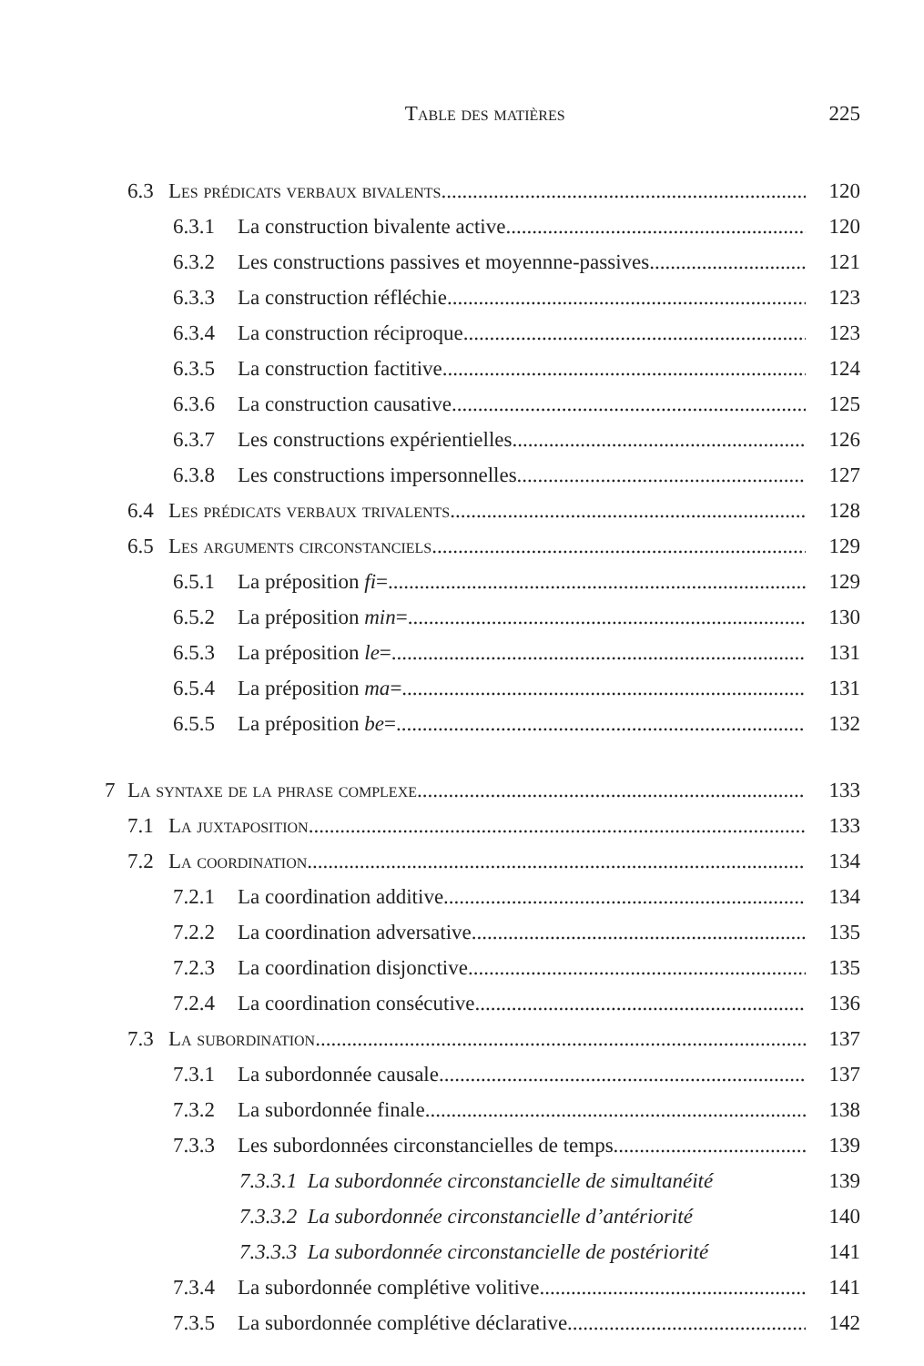Table des matières 225
6.3 Les prédicats verbaux bivalents 120
6.3.1 La construction bivalente active 120
6.3.2 Les constructions passives et moyennne-passives 121
6.3.3 La construction réfléchie 123
6.3.4 La construction réciproque 123
6.3.5 La construction factitive 124
6.3.6 La construction causative 125
6.3.7 Les constructions expérientielles 126
6.3.8 Les constructions impersonnelles 127
6.4 Les prédicats verbaux trivalents 128
6.5 Les arguments circonstanciels 129
6.5.1 La préposition fi= 129
6.5.2 La préposition min= 130
6.5.3 La préposition le= 131
6.5.4 La préposition ma= 131
6.5.5 La préposition be= 132
7 La syntaxe de la phrase complexe 133
7.1 La juxtaposition 133
7.2 La coordination 134
7.2.1 La coordination additive 134
7.2.2 La coordination adversative 135
7.2.3 La coordination disjonctive 135
7.2.4 La coordination consécutive 136
7.3 La subordination 137
7.3.1 La subordonnée causale 137
7.3.2 La subordonnée finale 138
7.3.3 Les subordonnées circonstancielles de temps 139
7.3.3.1 La subordonnée circonstancielle de simultanéité 139
7.3.3.2 La subordonnée circonstancielle d’antériorité 140
7.3.3.3 La subordonnée circonstancielle de postériorité 141
7.3.4 La subordonnée complétive volitive 141
7.3.5 La subordonnée complétive déclarative 142